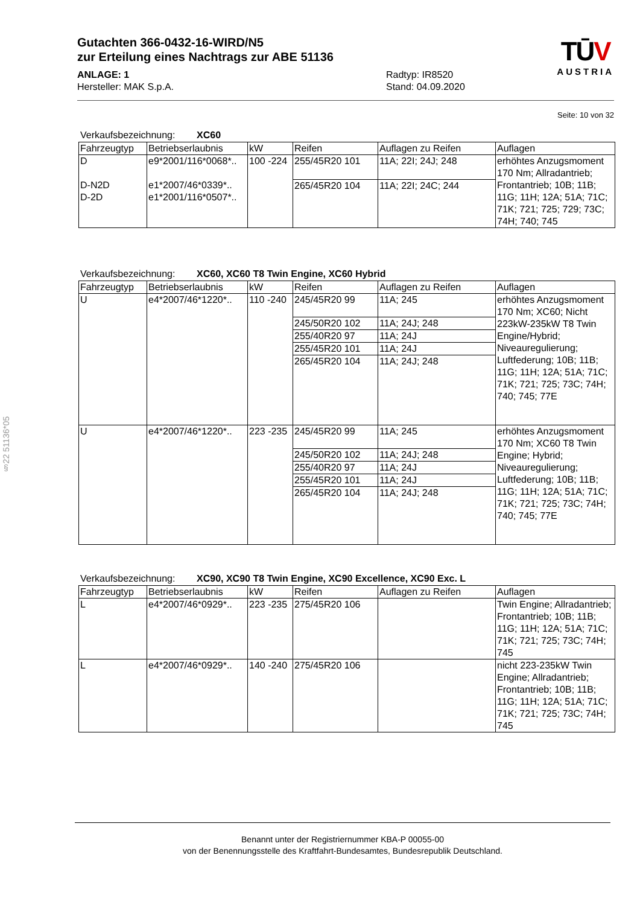§22 51136*05
Gutachten 366-0432-16-WIRD/N5
zur Erteilung eines Nachtrags zur ABE 51136
ANLAGE: 1
Hersteller: MAK S.p.A.
Radtyp: IR8520
Stand: 04.09.2020
TŪV
AUSTRIA
Seite: 10 von 32
Verkaufsbezeichnung: XC60
| Fahrzeugtyp | Betriebserlaubnis | kW | Reifen | Auflagen zu Reifen | Auflagen |
| --- | --- | --- | --- | --- | --- |
| D D-N2D D-2D | e9*2001/116*0068*.. e1*2007/46*0339*.. e1*2001/116*0507*.. | 100 -224 | 255/45R20 101 | 11A; 22I; 24J; 248 | erhöhtes Anzugsmoment 170 Nm; Allradantrieb; Frontantrieb; 10B; 11B; 11G; 11H; 12A; 51A; 71C; 71K; 721; 725; 729; 73C; 74H; 740; 745 |
| | | | 265/45R20 104 | 11A; 22I; 24C; 244 | |
Verkaufsbezeichnung: XC60, XC60 T8 Twin Engine, XC60 Hybrid
| Fahrzeugtyp | Betriebserlaubnis | kW | Reifen | Auflagen zu Reifen | Auflagen |
| --- | --- | --- | --- | --- | --- |
| U | e4*2007/46*1220*.. | 110 -240 | 245/45R20 99 | 11A; 245 | erhöhtes Anzugsmoment 170 Nm; XC60; Nicht 223kW-235kW T8 Twin Engine/Hybrid; Niveauregulierung; Luftfederung; 10B; 11B; 11G; 11H; 12A; 51A; 71C; 71K; 721; 725; 73C; 74H; 740; 745; 77E |
| | | | 245/50R20 102 | 11A; 24J; 248 | |
| | | | 255/40R20 97 | 11A; 24J | |
| | | | 255/45R20 101 | 11A; 24J | |
| | | | 265/45R20 104 | 11A; 24J; 248 | |
| U | e4*2007/46*1220*.. | 223 -235 | 245/45R20 99 | 11A; 245 | erhöhtes Anzugsmoment 170 Nm; XC60 T8 Twin Engine; Hybrid; Niveauregulierung; Luftfederung; 10B; 11B; 11G; 11H; 12A; 51A; 71C; 71K; 721; 725; 73C; 74H; 740; 745; 77E |
| | | | 245/50R20 102 | 11A; 24J; 248 | |
| | | | 255/40R20 97 | 11A; 24J | |
| | | | 255/45R20 101 | 11A; 24J | |
| | | | 265/45R20 104 | 11A; 24J; 248 | |
Verkaufsbezeichnung: XC90, XC90 T8 Twin Engine, XC90 Excellence, XC90 Exc. L
| Fahrzeugtyp | Betriebserlaubnis | kW | Reifen | Auflagen zu Reifen | Auflagen |
| --- | --- | --- | --- | --- | --- |
| L | e4*2007/46*0929*.. | 223 -235 | 275/45R20 106 | | Twin Engine; Allradantrieb; Frontantrieb; 10B; 11B; 11G; 11H; 12A; 51A; 71C; 71K; 721; 725; 73C; 74H; 745 |
| L | e4*2007/46*0929*.. | 140 -240 | 275/45R20 106 | | nicht 223-235kW Twin Engine; Allradantrieb; Frontantrieb; 10B; 11B; 11G; 11H; 12A; 51A; 71C; 71K; 721; 725; 73C; 74H; 745 |
Benannt unter der Registriernummer KBA-P 00055-00
von der Benennungsstelle des Kraftfahrt-Bundesamtes, Bundesrepublik Deutschland.